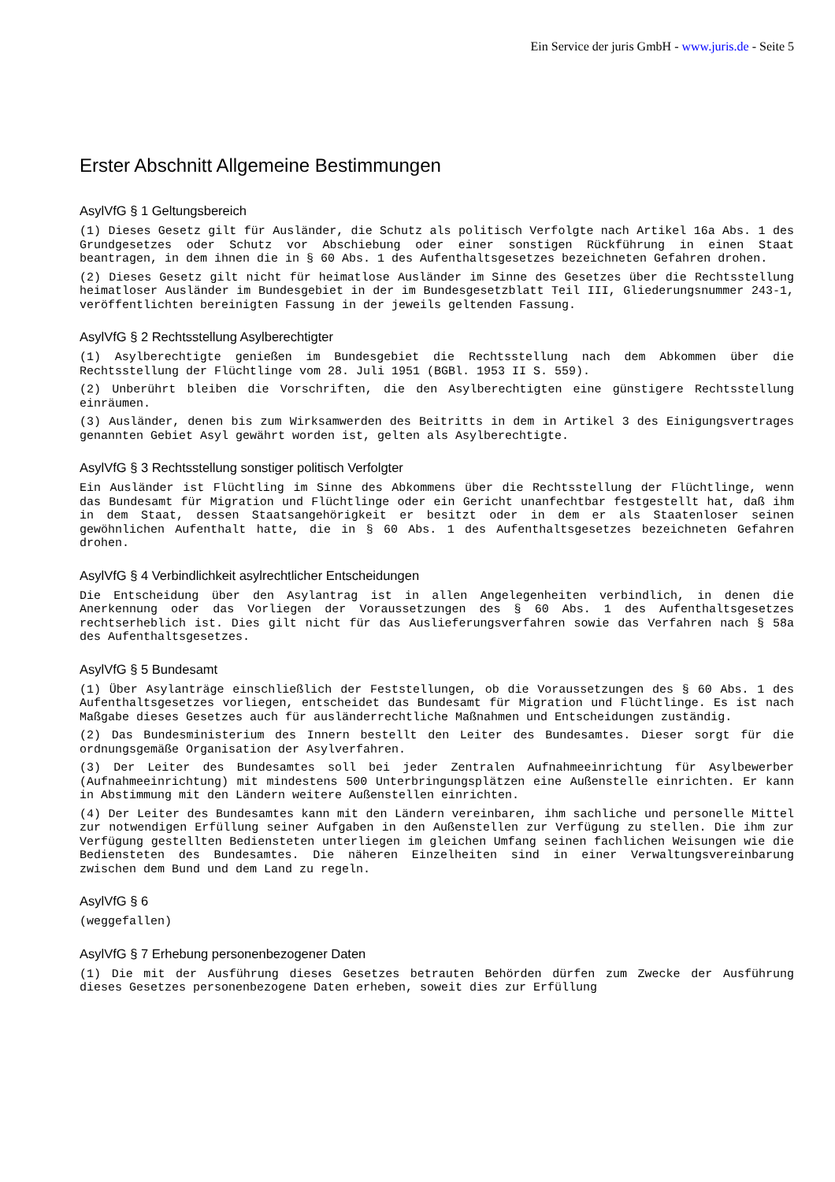Ein Service der juris GmbH - www.juris.de - Seite 5
Erster Abschnitt Allgemeine Bestimmungen
AsylVfG § 1 Geltungsbereich
(1) Dieses Gesetz gilt für Ausländer, die Schutz als politisch Verfolgte nach Artikel 16a Abs. 1 des Grundgesetzes oder Schutz vor Abschiebung oder einer sonstigen Rückführung in einen Staat beantragen, in dem ihnen die in § 60 Abs. 1 des Aufenthaltsgesetzes bezeichneten Gefahren drohen.
(2) Dieses Gesetz gilt nicht für heimatlose Ausländer im Sinne des Gesetzes über die Rechtsstellung heimatloser Ausländer im Bundesgebiet in der im Bundesgesetzblatt Teil III, Gliederungsnummer 243-1, veröffentlichten bereinigten Fassung in der jeweils geltenden Fassung.
AsylVfG § 2 Rechtsstellung Asylberechtigter
(1) Asylberechtigte genießen im Bundesgebiet die Rechtsstellung nach dem Abkommen über die Rechtsstellung der Flüchtlinge vom 28. Juli 1951 (BGBl. 1953 II S. 559).
(2) Unberührt bleiben die Vorschriften, die den Asylberechtigten eine günstigere Rechtsstellung einräumen.
(3) Ausländer, denen bis zum Wirksamwerden des Beitritts in dem in Artikel 3 des Einigungsvertrages genannten Gebiet Asyl gewährt worden ist, gelten als Asylberechtigte.
AsylVfG § 3 Rechtsstellung sonstiger politisch Verfolgter
Ein Ausländer ist Flüchtling im Sinne des Abkommens über die Rechtsstellung der Flüchtlinge, wenn das Bundesamt für Migration und Flüchtlinge oder ein Gericht unanfechtbar festgestellt hat, daß ihm in dem Staat, dessen Staatsangehörigkeit er besitzt oder in dem er als Staatenloser seinen gewöhnlichen Aufenthalt hatte, die in § 60 Abs. 1 des Aufenthaltsgesetzes bezeichneten Gefahren drohen.
AsylVfG § 4 Verbindlichkeit asylrechtlicher Entscheidungen
Die Entscheidung über den Asylantrag ist in allen Angelegenheiten verbindlich, in denen die Anerkennung oder das Vorliegen der Voraussetzungen des § 60 Abs. 1 des Aufenthaltsgesetzes rechtserheblich ist. Dies gilt nicht für das Auslieferungsverfahren sowie das Verfahren nach § 58a des Aufenthaltsgesetzes.
AsylVfG § 5 Bundesamt
(1) Über Asylanträge einschließlich der Feststellungen, ob die Voraussetzungen des § 60 Abs. 1 des Aufenthaltsgesetzes vorliegen, entscheidet das Bundesamt für Migration und Flüchtlinge. Es ist nach Maßgabe dieses Gesetzes auch für ausländerrechtliche Maßnahmen und Entscheidungen zuständig.
(2) Das Bundesministerium des Innern bestellt den Leiter des Bundesamtes. Dieser sorgt für die ordnungsgemäße Organisation der Asylverfahren.
(3) Der Leiter des Bundesamtes soll bei jeder Zentralen Aufnahmeeinrichtung für Asylbewerber (Aufnahmeeinrichtung) mit mindestens 500 Unterbringungsplätzen eine Außenstelle einrichten. Er kann in Abstimmung mit den Ländern weitere Außenstellen einrichten.
(4) Der Leiter des Bundesamtes kann mit den Ländern vereinbaren, ihm sachliche und personelle Mittel zur notwendigen Erfüllung seiner Aufgaben in den Außenstellen zur Verfügung zu stellen. Die ihm zur Verfügung gestellten Bediensteten unterliegen im gleichen Umfang seinen fachlichen Weisungen wie die Bediensteten des Bundesamtes. Die näheren Einzelheiten sind in einer Verwaltungsvereinbarung zwischen dem Bund und dem Land zu regeln.
AsylVfG § 6
(weggefallen)
AsylVfG § 7 Erhebung personenbezogener Daten
(1) Die mit der Ausführung dieses Gesetzes betrauten Behörden dürfen zum Zwecke der Ausführung dieses Gesetzes personenbezogene Daten erheben, soweit dies zur Erfüllung